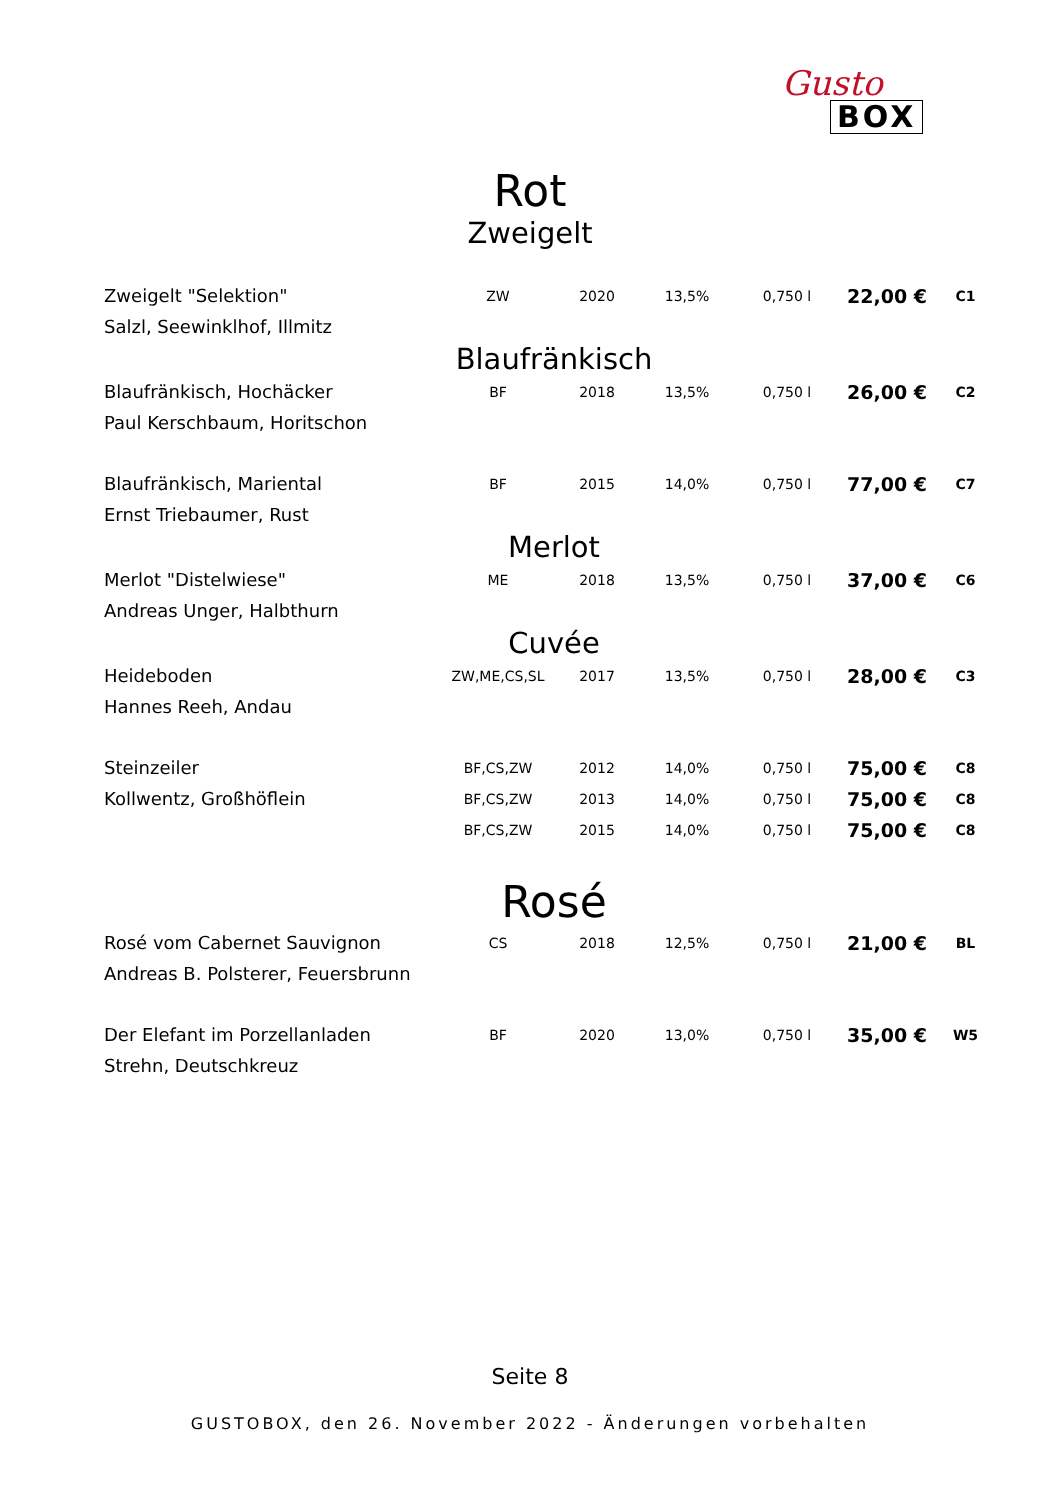Gusto
BOX
Rot
Zweigelt
| Zweigelt "Selektion" | ZW | 2020 | 13,5% | 0,750 l | 22,00 € | C1 |
| Salzl, Seewinklhof, Illmitz | | | | | | |
| Blaufränkisch | | | | | | |
| Blaufränkisch, Hochäcker | BF | 2018 | 13,5% | 0,750 l | 26,00 € | C2 |
| Paul Kerschbaum, Horitschon | | | | | | |
| Blaufränkisch, Mariental | BF | 2015 | 14,0% | 0,750 l | 77,00 € | C7 |
| Ernst Triebaumer, Rust | | | | | | |
| Merlot | | | | | | |
| Merlot "Distelwiese" | ME | 2018 | 13,5% | 0,750 l | 37,00 € | C6 |
| Andreas Unger, Halbthurn | | | | | | |
| Cuvée | | | | | | |
| Heideboden | ZW,ME,CS,SL | 2017 | 13,5% | 0,750 l | 28,00 € | C3 |
| Hannes Reeh, Andau | | | | | | |
| Steinzeiler | BF,CS,ZW | 2012 | 14,0% | 0,750 l | 75,00 € | C8 |
| Kollwentz, Großhöflein | BF,CS,ZW | 2013 | 14,0% | 0,750 l | 75,00 € | C8 |
| | BF,CS,ZW | 2015 | 14,0% | 0,750 l | 75,00 € | C8 |
| Rosé | | | | | | |
| Rosé vom Cabernet Sauvignon | CS | 2018 | 12,5% | 0,750 l | 21,00 € | BL |
| Andreas B. Polsterer, Feuersbrunn | | | | | | |
| Der Elefant im Porzellanladen | BF | 2020 | 13,0% | 0,750 l | 35,00 € | W5 |
| Strehn, Deutschkreuz | | | | | | |
Seite 8
GUSTOBOX, den 26. November 2022 - Änderungen vorbehalten